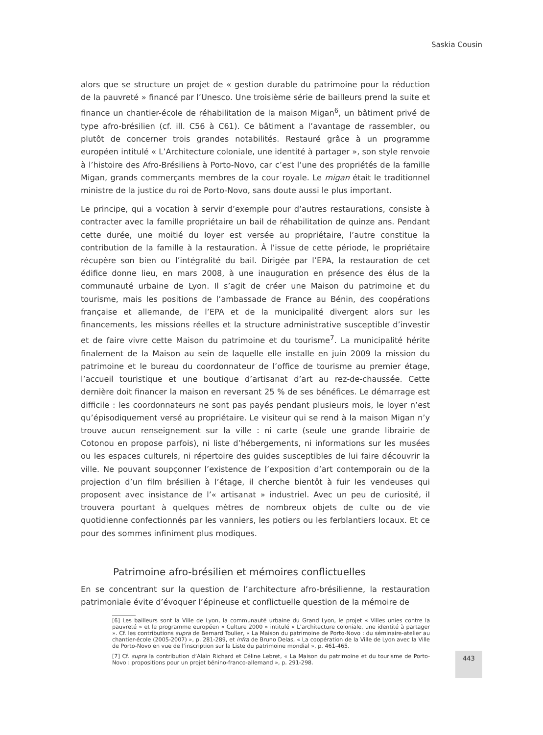Saskia Cousin
alors que se structure un projet de « gestion durable du patrimoine pour la réduction de la pauvreté » financé par l’Unesco. Une troisième série de bailleurs prend la suite et finance un chantier-école de réhabilitation de la maison Migan<sup>6</sup>, un bâtiment privé de type afro-brésilien (cf. ill. C56 à C61). Ce bâtiment a l’avantage de rassembler, ou plutôt de concerner trois grandes notabilités. Restauré grâce à un programme européen intitulé « L’Architecture coloniale, une identité à partager », son style renvoie à l’histoire des Afro-Brésiliens à Porto-Novo, car c’est l’une des propriétés de la famille Migan, grands commerçants membres de la cour royale. Le migan était le traditionnel ministre de la justice du roi de Porto-Novo, sans doute aussi le plus important.
Le principe, qui a vocation à servir d’exemple pour d’autres restaurations, consiste à contracter avec la famille propriétaire un bail de réhabilitation de quinze ans. Pendant cette durée, une moitié du loyer est versée au propriétaire, l’autre constitue la contribution de la famille à la restauration. À l’issue de cette période, le propriétaire récupère son bien ou l’intégralité du bail. Dirigée par l’EPA, la restauration de cet édifice donne lieu, en mars 2008, à une inauguration en présence des élus de la communauté urbaine de Lyon. Il s’agit de créer une Maison du patrimoine et du tourisme, mais les positions de l’ambassade de France au Bénin, des coopérations française et allemande, de l’EPA et de la municipalité divergent alors sur les financements, les missions réelles et la structure administrative susceptible d’investir et de faire vivre cette Maison du patrimoine et du tourisme<sup>7</sup>. La municipalité hérite finalement de la Maison au sein de laquelle elle installe en juin 2009 la mission du patrimoine et le bureau du coordonnateur de l’office de tourisme au premier étage, l’accueil touristique et une boutique d’artisanat d’art au rez-de-chaussée. Cette dernière doit financer la maison en reversant 25 % de ses bénéfices. Le démarrage est difficile : les coordonnateurs ne sont pas payés pendant plusieurs mois, le loyer n’est qu’épisodiquement versé au propriétaire. Le visiteur qui se rend à la maison Migan n’y trouve aucun renseignement sur la ville : ni carte (seule une grande librairie de Cotonou en propose parfois), ni liste d’hébergements, ni informations sur les musées ou les espaces culturels, ni répertoire des guides susceptibles de lui faire découvrir la ville. Ne pouvant soupçonner l’existence de l’exposition d’art contemporain ou de la projection d’un film brésilien à l’étage, il cherche bientôt à fuir les vendeuses qui proposent avec insistance de l’« artisanat » industriel. Avec un peu de curiosité, il trouvera pourtant à quelques mètres de nombreux objets de culte ou de vie quotidienne confectionnés par les vanniers, les potiers ou les ferblantiers locaux. Et ce pour des sommes infiniment plus modiques.
Patrimoine afro-brésilien et mémoires conflictuelles
En se concentrant sur la question de l’architecture afro-brésilienne, la restauration patrimoniale évite d’évoquer l’épineuse et conflictuelle question de la mémoire de
[6] Les bailleurs sont la Ville de Lyon, la communauté urbaine du Grand Lyon, le projet « Villes unies contre la pauvreté » et le programme européen « Culture 2000 » intitulé « L’architecture coloniale, une identité à partager ». Cf. les contributions supra de Bernard Toulier, « La Maison du patrimoine de Porto-Novo : du séminaire-atelier au chantier-école (2005-2007) », p. 281-289, et infra de Bruno Delas, « La coopération de la Ville de Lyon avec la Ville de Porto-Novo en vue de l’inscription sur la Liste du patrimoine mondial », p. 461-465.
[7] Cf. supra la contribution d’Alain Richard et Céline Lebret, « La Maison du patrimoine et du tourisme de Porto-Novo : propositions pour un projet bénino-franco-allemand », p. 291-298.
443